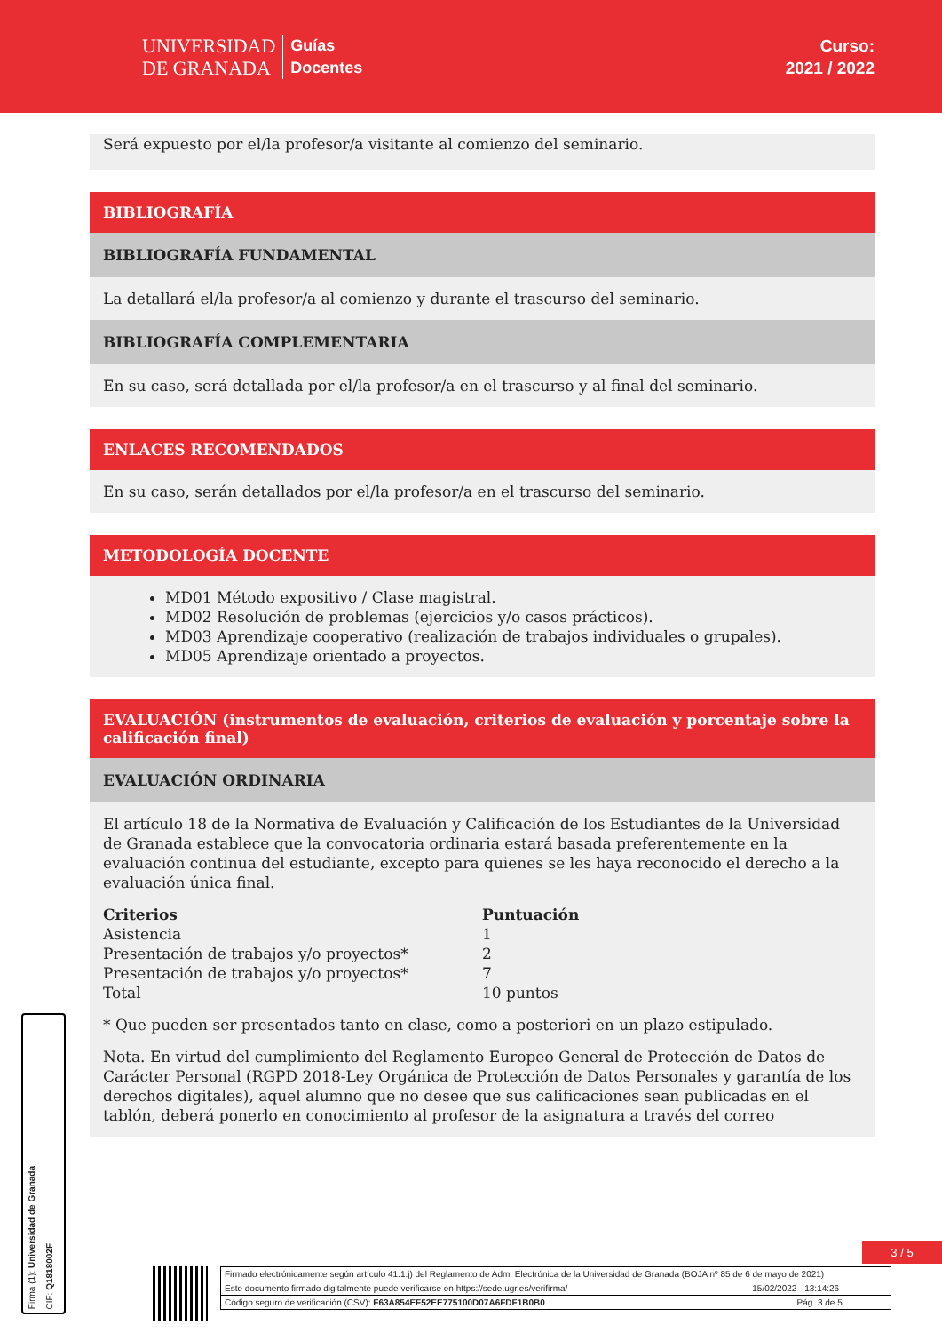UNIVERSIDAD
DE GRANADA
Guías
Docentes
Curso:
2021 / 2022
Será expuesto por el/la profesor/a visitante al comienzo del seminario.
BIBLIOGRAFÍA
BIBLIOGRAFÍA FUNDAMENTAL
La detallará el/la profesor/a al comienzo y durante el trascurso del seminario.
BIBLIOGRAFÍA COMPLEMENTARIA
En su caso, será detallada por el/la profesor/a en el trascurso y al final del seminario.
ENLACES RECOMENDADOS
En su caso, serán detallados por el/la profesor/a en el trascurso del seminario.
METODOLOGÍA DOCENTE
MD01 Método expositivo / Clase magistral.
MD02 Resolución de problemas (ejercicios y/o casos prácticos).
MD03 Aprendizaje cooperativo (realización de trabajos individuales o grupales).
MD05 Aprendizaje orientado a proyectos.
EVALUACIÓN (instrumentos de evaluación, criterios de evaluación y porcentaje sobre la calificación final)
EVALUACIÓN ORDINARIA
El artículo 18 de la Normativa de Evaluación y Calificación de los Estudiantes de la Universidad de Granada establece que la convocatoria ordinaria estará basada preferentemente en la evaluación continua del estudiante, excepto para quienes se les haya reconocido el derecho a la evaluación única final.
| Criterios | Puntuación |
| --- | --- |
| Asistencia | 1 |
| Presentación de trabajos y/o proyectos* | 2 |
| Presentación de trabajos y/o proyectos* | 7 |
| Total | 10 puntos |
* Que pueden ser presentados tanto en clase, como a posteriori en un plazo estipulado.
Nota. En virtud del cumplimiento del Reglamento Europeo General de Protección de Datos de Carácter Personal (RGPD 2018-Ley Orgánica de Protección de Datos Personales y garantía de los derechos digitales), aquel alumno que no desee que sus calificaciones sean publicadas en el tablón, deberá ponerlo en conocimiento al profesor de la asignatura a través del correo
Firma (1): Universidad de Granada
CIF: Q1818002F
3 / 5
| Firmado electrónicamente según artículo 41.1.j) del Reglamento de Adm. Electrónica de la Universidad de Granada (BOJA nº 85 de 6 de mayo de 2021) | |
| Este documento firmado digitalmente puede verificarse en https://sede.ugr.es/verifirma/ | 15/02/2022 - 13:14:26 |
| Código seguro de verificación (CSV): F63A854EF52EE775100D07A6FDF1B0B0 | Pág. 3 de 5 |